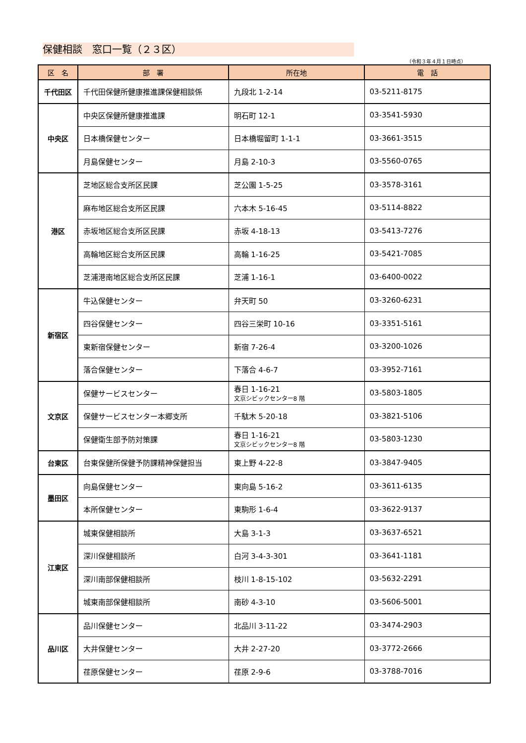保健相談　窓口一覧（２３区）
（令和３年４月１日時点）
| 区 名 | 部 署 | 所在地 | 電 話 |
| --- | --- | --- | --- |
| 千代田区 | 千代田保健所健康推進課保健相談係 | 九段北 1-2-14 | 03-5211-8175 |
| 中央区 | 中央区保健所健康推進課 | 明石町 12-1 | 03-3541-5930 |
| | 日本橋保健センター | 日本橋堀留町 1-1-1 | 03-3661-3515 |
| | 月島保健センター | 月島 2-10-3 | 03-5560-0765 |
| 港区 | 芝地区総合支所区民課 | 芝公園 1-5-25 | 03-3578-3161 |
| | 麻布地区総合支所区民課 | 六本木 5-16-45 | 03-5114-8822 |
| | 赤坂地区総合支所区民課 | 赤坂 4-18-13 | 03-5413-7276 |
| | 高輪地区総合支所区民課 | 高輪 1-16-25 | 03-5421-7085 |
| | 芝浦港南地区総合支所区民課 | 芝浦 1-16-1 | 03-6400-0022 |
| 新宿区 | 牛込保健センター | 弁天町 50 | 03-3260-6231 |
| | 四谷保健センター | 四谷三栄町 10-16 | 03-3351-5161 |
| | 東新宿保健センター | 新宿 7-26-4 | 03-3200-1026 |
| | 落合保健センター | 下落合 4-6-7 | 03-3952-7161 |
| 文京区 | 保健サービスセンター | 春日 1-16-21 文京シビックセンター8 階 | 03-5803-1805 |
| | 保健サービスセンター本郷支所 | 千駄木 5-20-18 | 03-3821-5106 |
| | 保健衛生部予防対策課 | 春日 1-16-21 文京シビックセンター8 階 | 03-5803-1230 |
| 台東区 | 台東保健所保健予防課精神保健担当 | 東上野 4-22-8 | 03-3847-9405 |
| 墨田区 | 向島保健センター | 東向島 5-16-2 | 03-3611-6135 |
| | 本所保健センター | 東駒形 1-6-4 | 03-3622-9137 |
| 江東区 | 城東保健相談所 | 大島 3-1-3 | 03-3637-6521 |
| | 深川保健相談所 | 白河 3-4-3-301 | 03-3641-1181 |
| | 深川南部保健相談所 | 枝川 1-8-15-102 | 03-5632-2291 |
| | 城東南部保健相談所 | 南砂 4-3-10 | 03-5606-5001 |
| 品川区 | 品川保健センター | 北品川 3-11-22 | 03-3474-2903 |
| | 大井保健センター | 大井 2-27-20 | 03-3772-2666 |
| | 荏原保健センター | 荏原 2-9-6 | 03-3788-7016 |